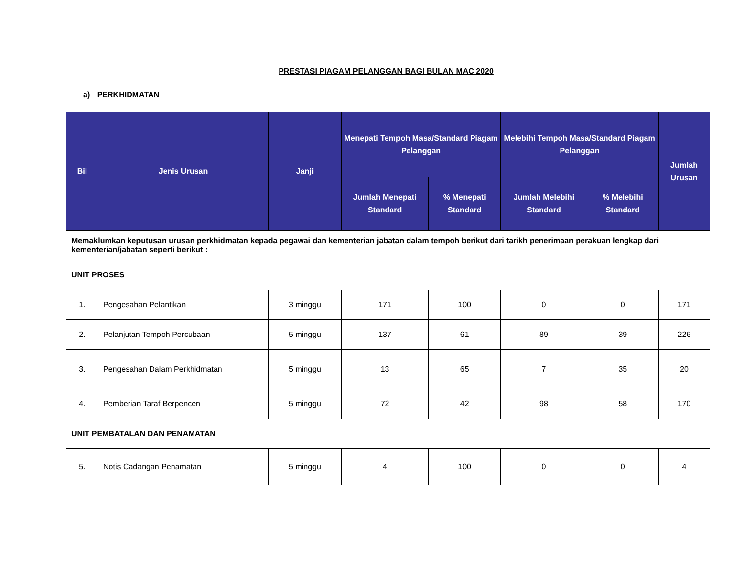PRESTASI PIAGAM PELANGGAN BAGI BULAN MAC 2020
a) PERKHIDMATAN
| Bil | Jenis Urusan | Janji | Menepati Tempoh Masa/Standard Piagam Pelanggan | | Melebihi Tempoh Masa/Standard Piagam Pelanggan | | Jumlah Urusan |
| --- | --- | --- | --- | --- | --- | --- | --- |
| | | | Jumlah Menepati Standard | % Menepati Standard | Jumlah Melebihi Standard | % Melebihi Standard | |
| Memaklumkan keputusan urusan perkhidmatan kepada pegawai dan kementerian jabatan dalam tempoh berikut dari tarikh penerimaan perakuan lengkap dari kementerian/jabatan seperti berikut : | | | | | | | |
| UNIT PROSES | | | | | | | |
| 1. | Pengesahan Pelantikan | 3 minggu | 171 | 100 | 0 | 0 | 171 |
| 2. | Pelanjutan Tempoh Percubaan | 5 minggu | 137 | 61 | 89 | 39 | 226 |
| 3. | Pengesahan Dalam Perkhidmatan | 5 minggu | 13 | 65 | 7 | 35 | 20 |
| 4. | Pemberian Taraf Berpencen | 5 minggu | 72 | 42 | 98 | 58 | 170 |
| UNIT PEMBATALAN DAN PENAMATAN | | | | | | | |
| 5. | Notis Cadangan Penamatan | 5 minggu | 4 | 100 | 0 | 0 | 4 |